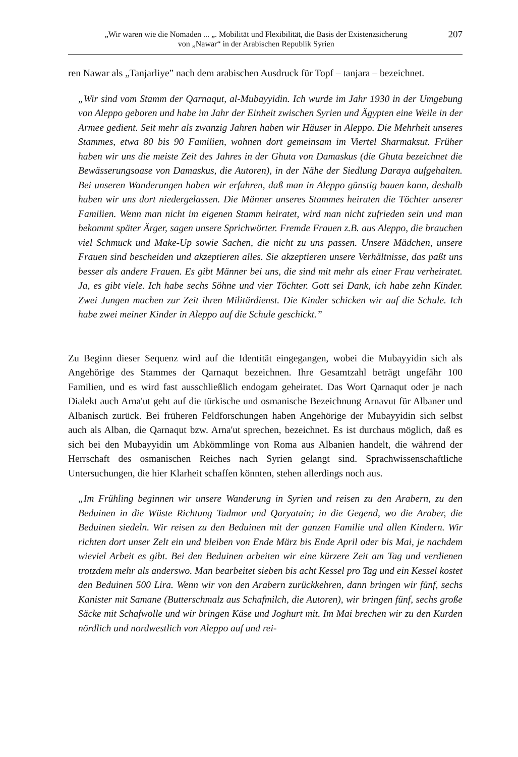„Wir waren wie die Nomaden ... „. Mobilität und Flexibilität, die Basis der Existenzsicherung
von „Nawar“ in der Arabischen Republik Syrien
207
ren Nawar als „Tanjarliye” nach dem arabischen Ausdruck für Topf – tanjara – bezeichnet.
„Wir sind vom Stamm der Qarnaqut, al-Mubayyidin. Ich wurde im Jahr 1930 in der Umgebung von Aleppo geboren und habe im Jahr der Einheit zwischen Syrien und Ägypten eine Weile in der Armee gedient. Seit mehr als zwanzig Jahren haben wir Häuser in Aleppo. Die Mehrheit unseres Stammes, etwa 80 bis 90 Familien, wohnen dort gemeinsam im Viertel Sharmaksut. Früher haben wir uns die meiste Zeit des Jahres in der Ghuta von Damaskus (die Ghuta bezeichnet die Bewässerungsoase von Damaskus, die Autoren), in der Nähe der Siedlung Daraya aufgehalten. Bei unseren Wanderungen haben wir erfahren, daß man in Aleppo günstig bauen kann, deshalb haben wir uns dort niedergelassen. Die Männer unseres Stammes heiraten die Töchter unserer Familien. Wenn man nicht im eigenen Stamm heiratet, wird man nicht zufrieden sein und man bekommt später Ärger, sagen unsere Sprichwörter. Fremde Frauen z.B. aus Aleppo, die brauchen viel Schmuck und Make-Up sowie Sachen, die nicht zu uns passen. Unsere Mädchen, unsere Frauen sind bescheiden und akzeptieren alles. Sie akzeptieren unsere Verhältnisse, das paßt uns besser als andere Frauen. Es gibt Männer bei uns, die sind mit mehr als einer Frau verheiratet. Ja, es gibt viele. Ich habe sechs Söhne und vier Töchter. Gott sei Dank, ich habe zehn Kinder. Zwei Jungen machen zur Zeit ihren Militärdienst. Die Kinder schicken wir auf die Schule. Ich habe zwei meiner Kinder in Aleppo auf die Schule geschickt.”
Zu Beginn dieser Sequenz wird auf die Identität eingegangen, wobei die Mubayyidin sich als Angehörige des Stammes der Qarnaqut bezeichnen. Ihre Gesamtzahl beträgt ungefähr 100 Familien, und es wird fast ausschließlich endogam geheiratet. Das Wort Qarnaqut oder je nach Dialekt auch Arna'ut geht auf die türkische und osmanische Bezeichnung Arnavut für Albaner und Albanisch zurück. Bei früheren Feldforschungen haben Angehörige der Mubayyidin sich selbst auch als Alban, die Qarnaqut bzw. Arna'ut sprechen, bezeichnet. Es ist durchaus möglich, daß es sich bei den Mubayyidin um Abkömmlinge von Roma aus Albanien handelt, die während der Herrschaft des osmanischen Reiches nach Syrien gelangt sind. Sprachwissenschaftliche Untersuchungen, die hier Klarheit schaffen könnten, stehen allerdings noch aus.
„Im Frühling beginnen wir unsere Wanderung in Syrien und reisen zu den Arabern, zu den Beduinen in die Wüste Richtung Tadmor und Qaryatain; in die Gegend, wo die Araber, die Beduinen siedeln. Wir reisen zu den Beduinen mit der ganzen Familie und allen Kindern. Wir richten dort unser Zelt ein und bleiben von Ende März bis Ende April oder bis Mai, je nachdem wieviel Arbeit es gibt. Bei den Beduinen arbeiten wir eine kürzere Zeit am Tag und verdienen trotzdem mehr als anderswo. Man bearbeitet sieben bis acht Kessel pro Tag und ein Kessel kostet den Beduinen 500 Lira. Wenn wir von den Arabern zurückkehren, dann bringen wir fünf, sechs Kanister mit Samane (Butterschmalz aus Schafmilch, die Autoren), wir bringen fünf, sechs große Säcke mit Schafwolle und wir bringen Käse und Joghurt mit. Im Mai brechen wir zu den Kurden nördlich und nordwestlich von Aleppo auf und rei-